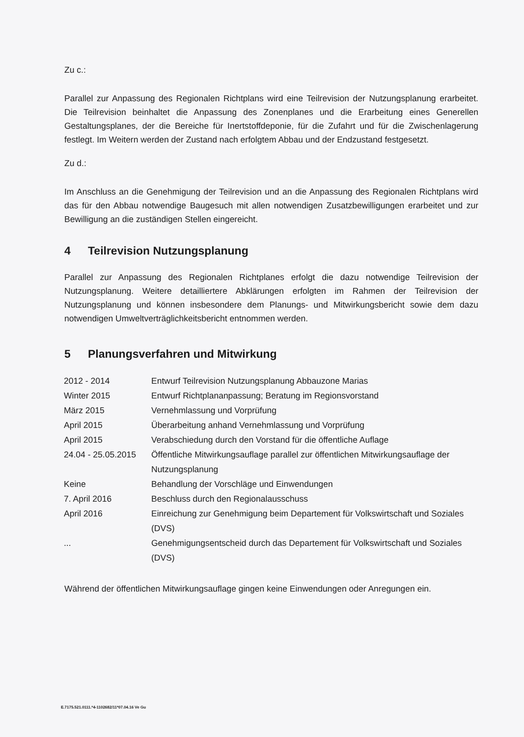Zu c.:
Parallel zur Anpassung des Regionalen Richtplans wird eine Teilrevision der Nutzungsplanung erarbeitet. Die Teilrevision beinhaltet die Anpassung des Zonenplanes und die Erarbeitung ei­nes Generellen Gestaltungsplanes, der die Bereiche für Inertstoffdeponie, für die Zufahrt und für die Zwischenlagerung festlegt. Im Weitern werden der Zustand nach erfolgtem Abbau und der Endzustand festgesetzt.
Zu d.:
Im Anschluss an die Genehmigung der Teilrevision und an die Anpassung des Regionalen Richtplans wird das für den Abbau notwendige Baugesuch mit allen notwendigen Zusatzbewilli­gungen erarbeitet und zur Bewilligung an die zuständigen Stellen eingereicht.
4 Teilrevision Nutzungsplanung
Parallel zur Anpassung des Regionalen Richtplanes erfolgt die dazu notwendige Teilrevision der Nutzungsplanung. Weitere detailliertere Abklärungen erfolgten im Rahmen der Teilrevision der Nutzungsplanung und können insbesondere dem Planungs- und Mitwirkungsbericht sowie dem dazu notwendigen Umweltverträglichkeitsbericht entnommen werden.
5 Planungsverfahren und Mitwirkung
| 2012 - 2014 | Entwurf Teilrevision Nutzungsplanung Abbauzone Marias |
| Winter 2015 | Entwurf Richtplananpassung; Beratung im Regionsvorstand |
| März 2015 | Vernehmlassung und Vorprüfung |
| April 2015 | Überarbeitung anhand Vernehmlassung und Vorprüfung |
| April 2015 | Verabschiedung durch den Vorstand für die öffentliche Auflage |
| 24.04 - 25.05.2015 | Öffentliche Mitwirkungsauflage parallel zur öffentlichen Mitwirkungsauflage der Nutzungsplanung |
| Keine | Behandlung der Vorschläge und Einwendungen |
| 7. April 2016 | Beschluss durch den Regionalausschuss |
| April 2016 | Einreichung zur Genehmigung beim Departement für Volkswirtschaft und Soziales (DVS) |
| ... | Genehmigungsentscheid durch das Departement für Volkswirtschaft und Soziales (DVS) |
Während der öffentlichen Mitwirkungsauflage gingen keine Einwendungen oder Anregungen ein.
E.7175.521.0111.*4-1102682/11*07.04.16 Ve Gu